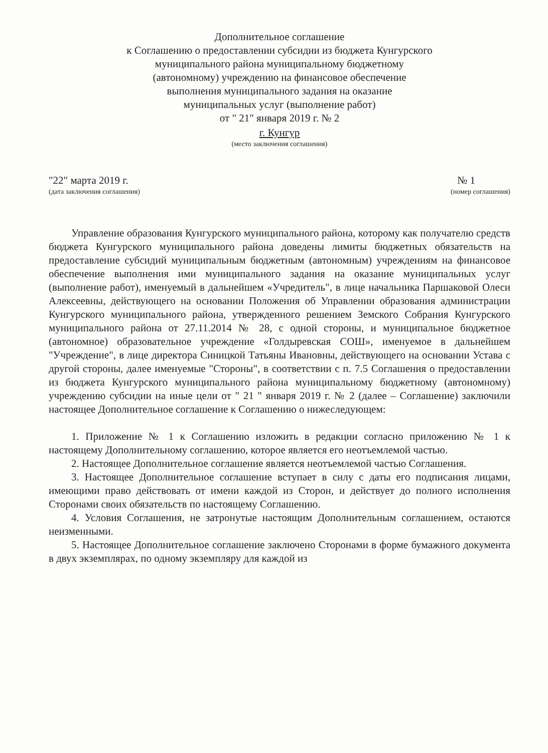Дополнительное соглашение
к Соглашению о предоставлении субсидии из бюджета Кунгурского
муниципального района муниципальному бюджетному
(автономному) учреждению на финансовое обеспечение
выполнения муниципального задания на оказание
муниципальных услуг (выполнение работ)
от " 21" января 2019 г. № 2
г. Кунгур
(место заключения соглашения)
"22" марта 2019 г. № 1
(дата заключения соглашения) (номер соглашения)
Управление образования Кунгурского муниципального района, которому как получателю средств бюджета Кунгурского муниципального района доведены лимиты бюджетных обязательств на предоставление субсидий муниципальным бюджетным (автономным) учреждениям на финансовое обеспечение выполнения ими муниципального задания на оказание муниципальных услуг (выполнение работ), именуемый в дальнейшем «Учредитель", в лице начальника Паршаковой Олеси Алексеевны, действующего на основании Положения об Управлении образования администрации Кунгурского муниципального района, утвержденного решением Земского Собрания Кунгурского муниципального района от 27.11.2014 № 28, с одной стороны, и муниципальное бюджетное (автономное) образовательное учреждение «Голдыревская СОШ», именуемое в дальнейшем "Учреждение", в лице директора Синицкой Татьяны Ивановны, действующего на основании Устава с другой стороны, далее именуемые "Стороны", в соответствии с п. 7.5 Соглашения о предоставлении из бюджета Кунгурского муниципального района муниципальному бюджетному (автономному) учреждению субсидии на иные цели от " 21 " января 2019 г. № 2 (далее – Соглашение) заключили настоящее Дополнительное соглашение к Соглашению о нижеследующем:
1. Приложение № 1 к Соглашению изложить в редакции согласно приложению № 1 к настоящему Дополнительному соглашению, которое является его неотъемлемой частью.
2. Настоящее Дополнительное соглашение является неотъемлемой частью Соглашения.
3. Настоящее Дополнительное соглашение вступает в силу с даты его подписания лицами, имеющими право действовать от имени каждой из Сторон, и действует до полного исполнения Сторонами своих обязательств по настоящему Соглашению.
4. Условия Соглашения, не затронутые настоящим Дополнительным соглашением, остаются неизменными.
5. Настоящее Дополнительное соглашение заключено Сторонами в форме бумажного документа в двух экземплярах, по одному экземпляру для каждой из